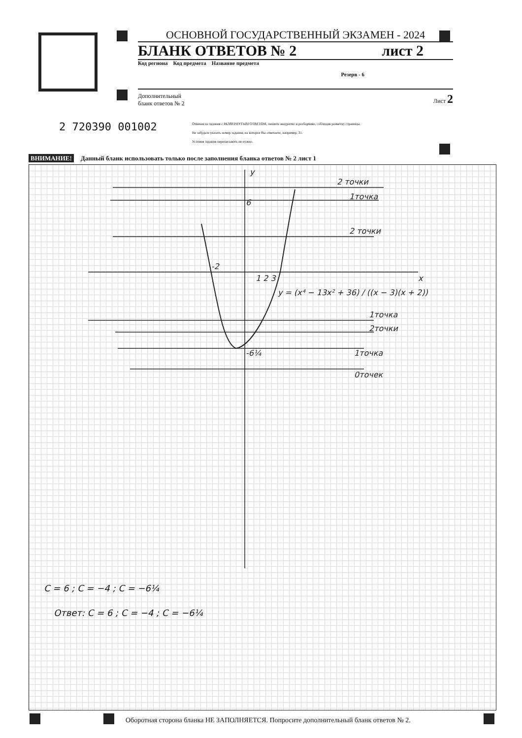ОСНОВНОЙ ГОСУДАРСТВЕННЫЙ ЭКЗАМЕН - 2024
БЛАНК ОТВЕТОВ № 2 лист 2
Код региона Код предмета Название предмета Резерв - 6
Дополнительный
бланк ответов № 2 Лист 2
2 720390 001002
Отвечая на задания с РАЗВЕРНУТЫМ ОТВЕТОМ, пишите аккуратно и разборчиво, соблюдая разметку страницы.
Не забудьте указать номер задания, на которое Вы отвечаете, например, 31.
Условия задания переписывать не нужно.
ВНИМАНИЕ! Данный бланк использовать только после заполнения бланка ответов № 2 лист 1
y
x
2 точки
1точка
2 точки
1точка
2точки
1точка
0точек
-2
1 2 3
6
-6¼
y = (x⁴ − 13x² + 36) / ((x − 3)(x + 2))
C = 6 ; C = −4 ; C = −6¼
Ответ: C = 6 ; C = −4 ; C = −6¼
Оборотная сторона бланка НЕ ЗАПОЛНЯЕТСЯ. Попросите дополнительный бланк ответов № 2.